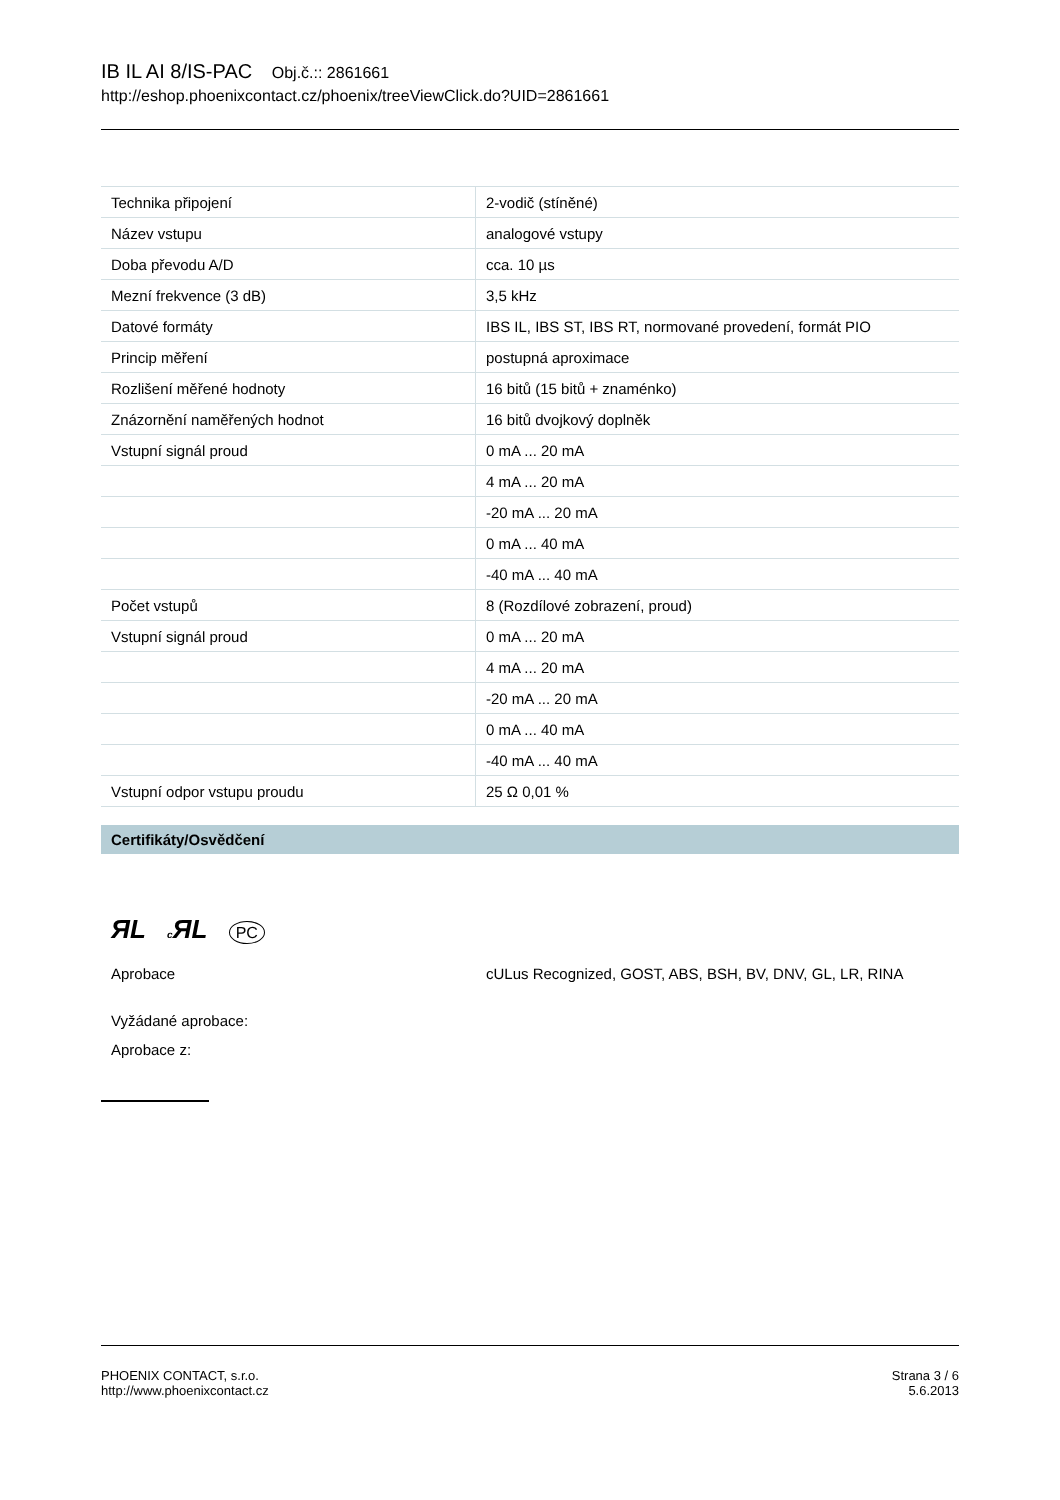IB IL AI 8/IS-PAC Obj.č.:: 2861661
http://eshop.phoenixcontact.cz/phoenix/treeViewClick.do?UID=2861661
| Technika připojení | 2-vodič (stíněné) |
| Název vstupu | analogové vstupy |
| Doba převodu A/D | cca. 10 µs |
| Mezní frekvence (3 dB) | 3,5 kHz |
| Datové formáty | IBS IL, IBS ST, IBS RT, normované provedení, formát PIO |
| Princip měření | postupná aproximace |
| Rozlišení měřené hodnoty | 16 bitů (15 bitů + znaménko) |
| Znázornění naměřených hodnot | 16 bitů dvojkový doplněk |
| Vstupní signál proud | 0 mA ... 20 mA |
| | 4 mA ... 20 mA |
| | -20 mA ... 20 mA |
| | 0 mA ... 40 mA |
| | -40 mA ... 40 mA |
| Počet vstupů | 8 (Rozdílové zobrazení, proud) |
| Vstupní signál proud | 0 mA ... 20 mA |
| | 4 mA ... 20 mA |
| | -20 mA ... 20 mA |
| | 0 mA ... 40 mA |
| | -40 mA ... 40 mA |
| Vstupní odpor vstupu proudu | 25 Ω 0,01 % |
Certifikáty/Osvědčení
ЯL c ЯL PC
Aprobace cULus Recognized, GOST, ABS, BSH, BV, DNV, GL, LR, RINA
Vyžádané aprobace:
Aprobace z:
PHOENIX CONTACT, s.r.o.
http://www.phoenixcontact.cz
Strana 3 / 6
5.6.2013